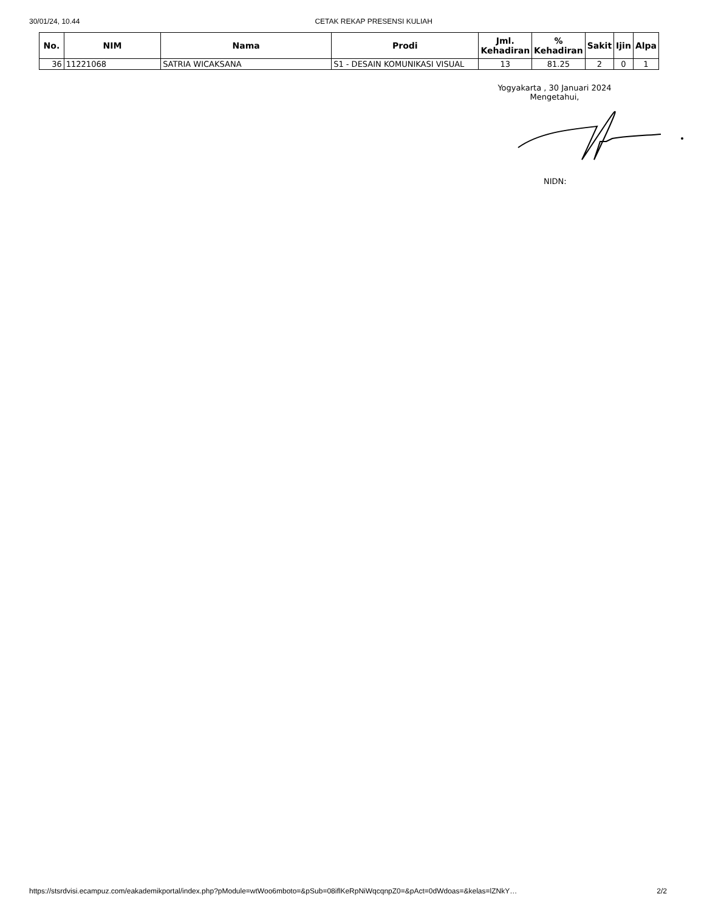30/01/24, 10.44 CETAK REKAP PRESENSI KULIAH
| No. | NIM | Nama | Prodi | Jml. Kehadiran | % Kehadiran | Sakit | Ijin | Alpa |
| --- | --- | --- | --- | --- | --- | --- | --- | --- |
| 36 | 11221068 | SATRIA WICAKSANA | S1 - DESAIN KOMUNIKASI VISUAL | 13 | 81.25 | 2 | 0 | 1 |
Yogyakarta , 30 Januari 2024
Mengetahui,
NIDN:
https://stsrdvisi.ecampuz.com/eakademikportal/index.php?pModule=wtWoo6mboto=&pSub=08iflKeRpNiWqcqnpZ0=&pAct=0dWdoas=&kelas=lZNkY… 2/2